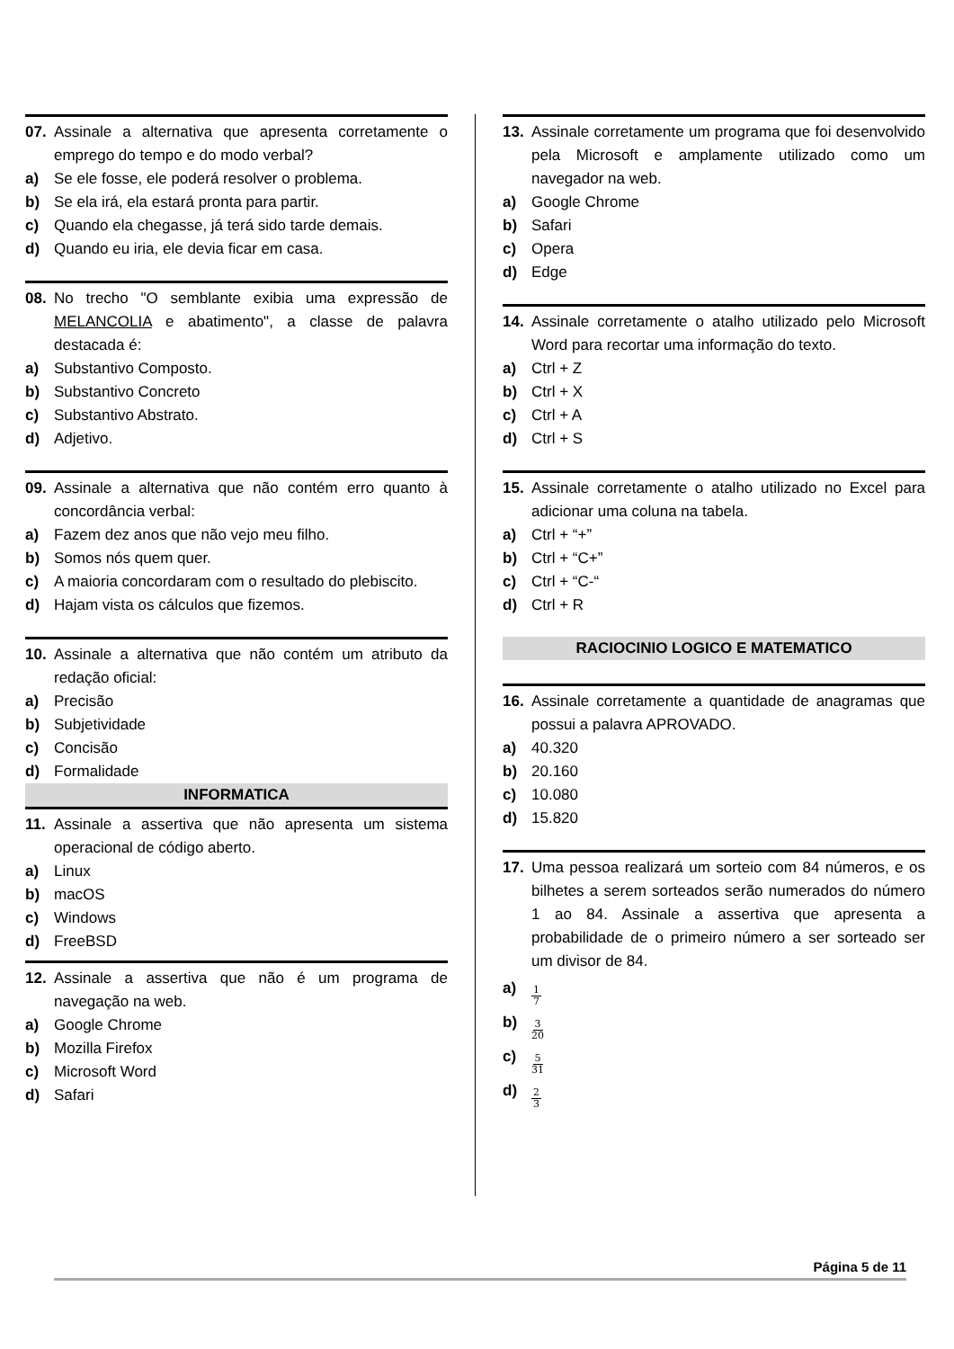07. Assinale a alternativa que apresenta corretamente o emprego do tempo e do modo verbal?
a) Se ele fosse, ele poderá resolver o problema.
b) Se ela irá, ela estará pronta para partir.
c) Quando ela chegasse, já terá sido tarde demais.
d) Quando eu iria, ele devia ficar em casa.
08. No trecho "O semblante exibia uma expressão de MELANCOLIA e abatimento", a classe de palavra destacada é:
a) Substantivo Composto.
b) Substantivo Concreto
c) Substantivo Abstrato.
d) Adjetivo.
09. Assinale a alternativa que não contém erro quanto à concordância verbal:
a) Fazem dez anos que não vejo meu filho.
b) Somos nós quem quer.
c) A maioria concordaram com o resultado do plebiscito.
d) Hajam vista os cálculos que fizemos.
10. Assinale a alternativa que não contém um atributo da redação oficial:
a) Precisão
b) Subjetividade
c) Concisão
d) Formalidade
INFORMATICA
11. Assinale a assertiva que não apresenta um sistema operacional de código aberto.
a) Linux
b) macOS
c) Windows
d) FreeBSD
12. Assinale a assertiva que não é um programa de navegação na web.
a) Google Chrome
b) Mozilla Firefox
c) Microsoft Word
d) Safari
13. Assinale corretamente um programa que foi desenvolvido pela Microsoft e amplamente utilizado como um navegador na web.
a) Google Chrome
b) Safari
c) Opera
d) Edge
14. Assinale corretamente o atalho utilizado pelo Microsoft Word para recortar uma informação do texto.
a) Ctrl + Z
b) Ctrl + X
c) Ctrl + A
d) Ctrl + S
15. Assinale corretamente o atalho utilizado no Excel para adicionar uma coluna na tabela.
a) Ctrl + “+”
b) Ctrl + “C+”
c) Ctrl + “C-“
d) Ctrl + R
RACIOCINIO LOGICO E MATEMATICO
16. Assinale corretamente a quantidade de anagramas que possui a palavra APROVADO.
a) 40.320
b) 20.160
c) 10.080
d) 15.820
17. Uma pessoa realizará um sorteio com 84 números, e os bilhetes a serem sorteados serão numerados do número 1 ao 84. Assinale a assertiva que apresenta a probabilidade de o primeiro número a ser sorteado ser um divisor de 84.
a) 1 7
b) 3 20
c) 5 31
d) 2 3
Página 5 de 11